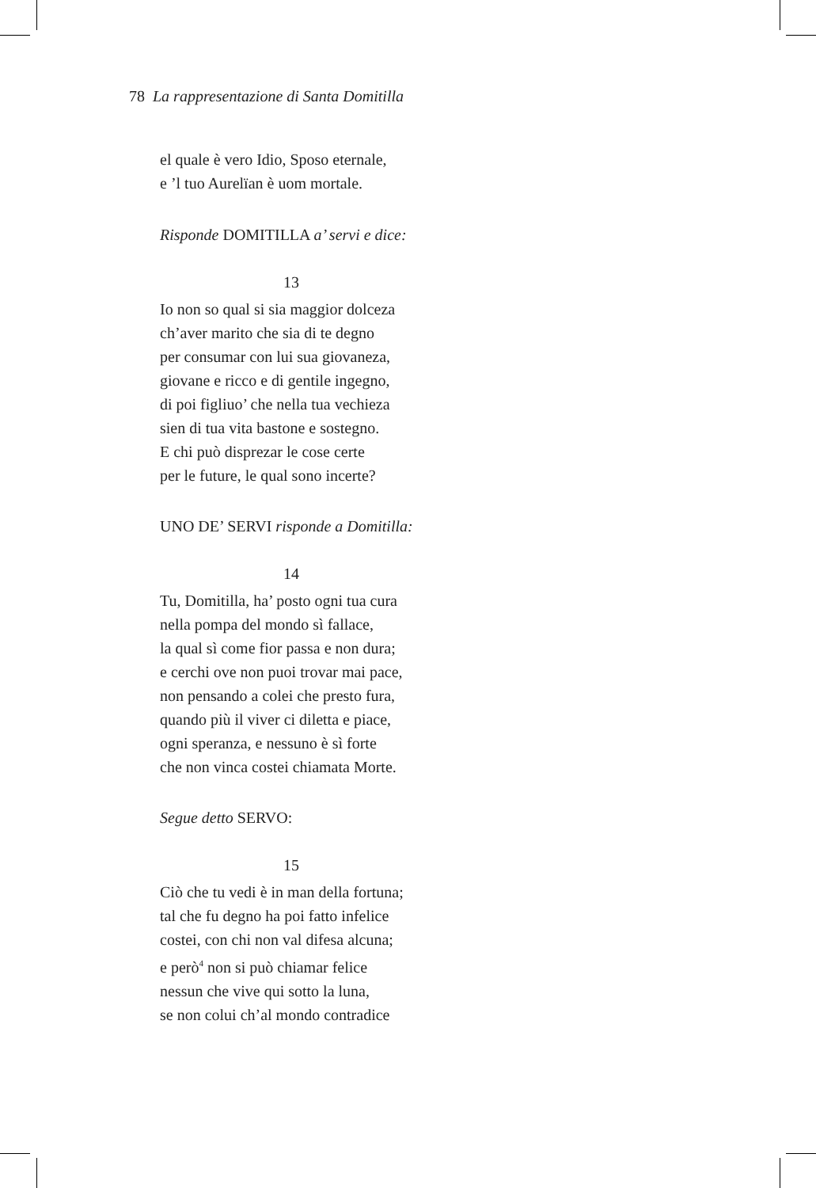78 La rappresentazione di Santa Domitilla
el quale è vero Idio, Sposo eternale,
e ’l tuo Aurelïan è uom mortale.
Risponde DOMITILLA a’ servi e dice:
13
Io non so qual si sia maggior dolceza
ch’aver marito che sia di te degno
per consumar con lui sua giovaneza,
giovane e ricco e di gentile ingegno,
di poi figliuo’ che nella tua vechieza
sien di tua vita bastone e sostegno.
E chi può disprezar le cose certe
per le future, le qual sono incerte?
UNO DE’ SERVI risponde a Domitilla:
14
Tu, Domitilla, ha’ posto ogni tua cura
nella pompa del mondo sì fallace,
la qual sì come fior passa e non dura;
e cerchi ove non puoi trovar mai pace,
non pensando a colei che presto fura,
quando più il viver ci diletta e piace,
ogni speranza, e nessuno è sì forte
che non vinca costei chiamata Morte.
Segue detto SERVO:
15
Ciò che tu vedi è in man della fortuna;
tal che fu degno ha poi fatto infelice
costei, con chi non val difesa alcuna;
e però<sup>4</sup> non si può chiamar felice
nessun che vive qui sotto la luna,
se non colui ch’al mondo contradice